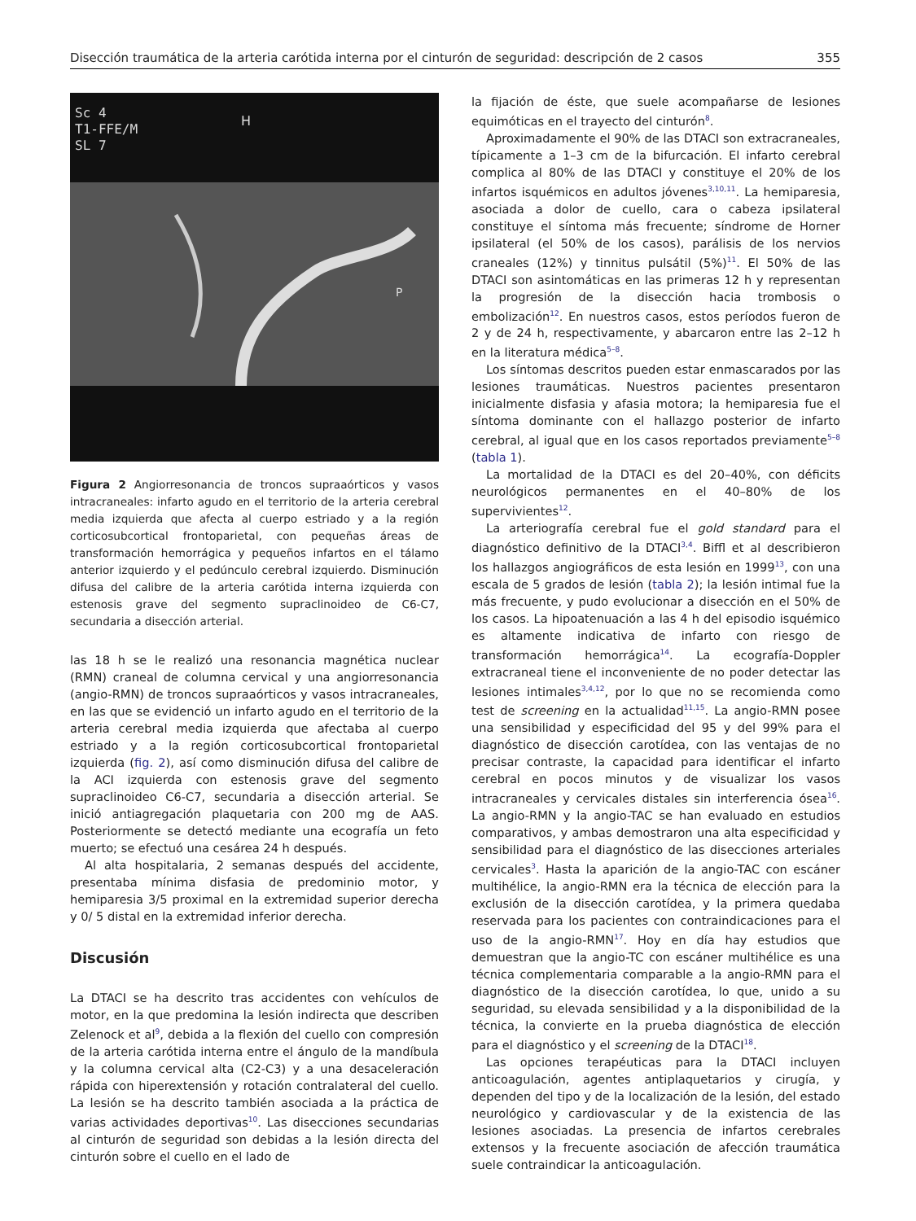Disección traumática de la arteria carótida interna por el cinturón de seguridad: descripción de 2 casos 355
Sc 4
T1-FFE/M
SL 7
H
P
Figura 2 Angiorresonancia de troncos supraaórticos y vasos intracraneales: infarto agudo en el territorio de la arteria cerebral media izquierda que afecta al cuerpo estriado y a la región corticosubcortical frontoparietal, con pequeñas áreas de transformación hemorrágica y pequeños infartos en el tálamo anterior izquierdo y el pedúnculo cerebral izquierdo. Disminución difusa del calibre de la arteria carótida interna izquierda con estenosis grave del segmento supraclinoideo de C6-C7, secundaria a disección arterial.
las 18 h se le realizó una resonancia magnética nuclear (RMN) craneal de columna cervical y una angiorresonancia (angio-RMN) de troncos supraaórticos y vasos intracraneales, en las que se evidenció un infarto agudo en el territorio de la arteria cerebral media izquierda que afectaba al cuerpo estriado y a la región corticosubcortical frontoparietal izquierda (fig. 2), así como disminución difusa del calibre de la ACI izquierda con estenosis grave del segmento supraclinoideo C6-C7, secundaria a disección arterial. Se inició antiagregación plaquetaria con 200 mg de AAS. Posteriormente se detectó mediante una ecografía un feto muerto; se efectuó una cesárea 24 h después.
Al alta hospitalaria, 2 semanas después del accidente, presentaba mínima disfasia de predominio motor, y hemiparesia 3/5 proximal en la extremidad superior derecha y 0/ 5 distal en la extremidad inferior derecha.
Discusión
La DTACI se ha descrito tras accidentes con vehículos de motor, en la que predomina la lesión indirecta que describen Zelenock et al<sup>9</sup>, debida a la flexión del cuello con compresión de la arteria carótida interna entre el ángulo de la mandíbula y la columna cervical alta (C2-C3) y a una desaceleración rápida con hiperextensión y rotación contralateral del cuello. La lesión se ha descrito también asociada a la práctica de varias actividades deportivas<sup>10</sup>. Las disecciones secundarias al cinturón de seguridad son debidas a la lesión directa del cinturón sobre el cuello en el lado de
la fijación de éste, que suele acompañarse de lesiones equimóticas en el trayecto del cinturón<sup>8</sup>.
Aproximadamente el 90% de las DTACI son extracraneales, típicamente a 1–3 cm de la bifurcación. El infarto cerebral complica al 80% de las DTACI y constituye el 20% de los infartos isquémicos en adultos jóvenes<sup>3,10,11</sup>. La hemiparesia, asociada a dolor de cuello, cara o cabeza ipsilateral constituye el síntoma más frecuente; síndrome de Horner ipsilateral (el 50% de los casos), parálisis de los nervios craneales (12%) y tinnitus pulsátil (5%)<sup>11</sup>. El 50% de las DTACI son asintomáticas en las primeras 12 h y representan la progresión de la disección hacia trombosis o embolización<sup>12</sup>. En nuestros casos, estos períodos fueron de 2 y de 24 h, respectivamente, y abarcaron entre las 2–12 h en la literatura médica<sup>5–8</sup>.
Los síntomas descritos pueden estar enmascarados por las lesiones traumáticas. Nuestros pacientes presentaron inicialmente disfasia y afasia motora; la hemiparesia fue el síntoma dominante con el hallazgo posterior de infarto cerebral, al igual que en los casos reportados previamente<sup>5–8</sup> (tabla 1).
La mortalidad de la DTACI es del 20–40%, con déficits neurológicos permanentes en el 40–80% de los supervivientes<sup>12</sup>.
La arteriografía cerebral fue el gold standard para el diagnóstico definitivo de la DTACI<sup>3,4</sup>. Biffl et al describieron los hallazgos angiográficos de esta lesión en 1999<sup>13</sup>, con una escala de 5 grados de lesión (tabla 2); la lesión intimal fue la más frecuente, y pudo evolucionar a disección en el 50% de los casos. La hipoatenuación a las 4 h del episodio isquémico es altamente indicativa de infarto con riesgo de transformación hemorrágica<sup>14</sup>. La ecografía-Doppler extracraneal tiene el inconveniente de no poder detectar las lesiones intimales<sup>3,4,12</sup>, por lo que no se recomienda como test de screening en la actualidad<sup>11,15</sup>. La angio-RMN posee una sensibilidad y especificidad del 95 y del 99% para el diagnóstico de disección carotídea, con las ventajas de no precisar contraste, la capacidad para identificar el infarto cerebral en pocos minutos y de visualizar los vasos intracraneales y cervicales distales sin interferencia ósea<sup>16</sup>. La angio-RMN y la angio-TAC se han evaluado en estudios comparativos, y ambas demostraron una alta especificidad y sensibilidad para el diagnóstico de las disecciones arteriales cervicales<sup>3</sup>. Hasta la aparición de la angio-TAC con escáner multihélice, la angio-RMN era la técnica de elección para la exclusión de la disección carotídea, y la primera quedaba reservada para los pacientes con contraindicaciones para el uso de la angio-RMN<sup>17</sup>. Hoy en día hay estudios que demuestran que la angio-TC con escáner multihélice es una técnica complementaria comparable a la angio-RMN para el diagnóstico de la disección carotídea, lo que, unido a su seguridad, su elevada sensibilidad y a la disponibilidad de la técnica, la convierte en la prueba diagnóstica de elección para el diagnóstico y el screening de la DTACI<sup>18</sup>.
Las opciones terapéuticas para la DTACI incluyen anticoagulación, agentes antiplaquetarios y cirugía, y dependen del tipo y de la localización de la lesión, del estado neurológico y cardiovascular y de la existencia de las lesiones asociadas. La presencia de infartos cerebrales extensos y la frecuente asociación de afección traumática suele contraindicar la anticoagulación.